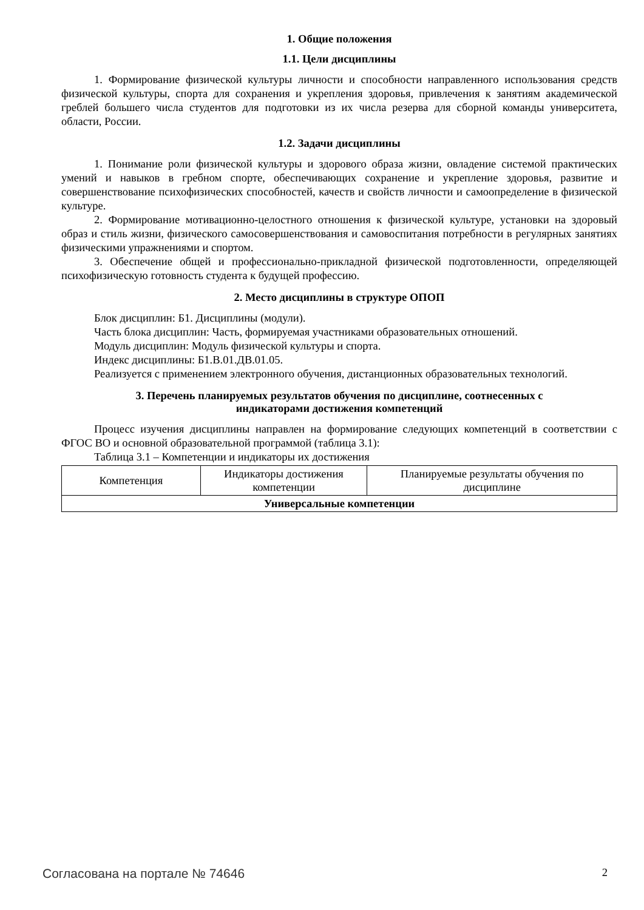1. Общие положения
1.1. Цели дисциплины
1. Формирование физической культуры личности и способности направленного использования средств физической культуры, спорта для сохранения и укрепления здоровья, привлечения к занятиям академической греблей большего числа студентов для подготовки из их числа резерва для сборной команды университета, области, России.
1.2. Задачи дисциплины
1. Понимание роли физической культуры и здорового образа жизни, овладение системой практических умений и навыков в гребном спорте, обеспечивающих сохранение и укрепление здоровья, развитие и совершенствование психофизических способностей, качеств и свойств личности и самоопределение в физической культуре.
2. Формирование мотивационно-целостного отношения к физической культуре, установки на здоровый образ и стиль жизни, физического самосовершенствования и самовоспитания потребности в регулярных занятиях физическими упражнениями и спортом.
3. Обеспечение общей и профессионально-прикладной физической подготовленности, определяющей психофизическую готовность студента к будущей профессию.
2. Место дисциплины в структуре ОПОП
Блок дисциплин: Б1. Дисциплины (модули).
Часть блока дисциплин: Часть, формируемая участниками образовательных отношений.
Модуль дисциплин: Модуль физической культуры и спорта.
Индекс дисциплины: Б1.В.01.ДВ.01.05.
Реализуется с применением электронного обучения, дистанционных образовательных технологий.
3. Перечень планируемых результатов обучения по дисциплине, соотнесенных с
индикаторами достижения компетенций
Процесс изучения дисциплины направлен на формирование следующих компетенций в соответствии с ФГОС ВО и основной образовательной программой (таблица 3.1):
Таблица 3.1 – Компетенции и индикаторы их достижения
| Компетенция | Индикаторы достижения компетенции | Планируемые результаты обучения по дисциплине |
| --- | --- | --- |
| Универсальные компетенции | | |
Согласована на портале № 74646 2